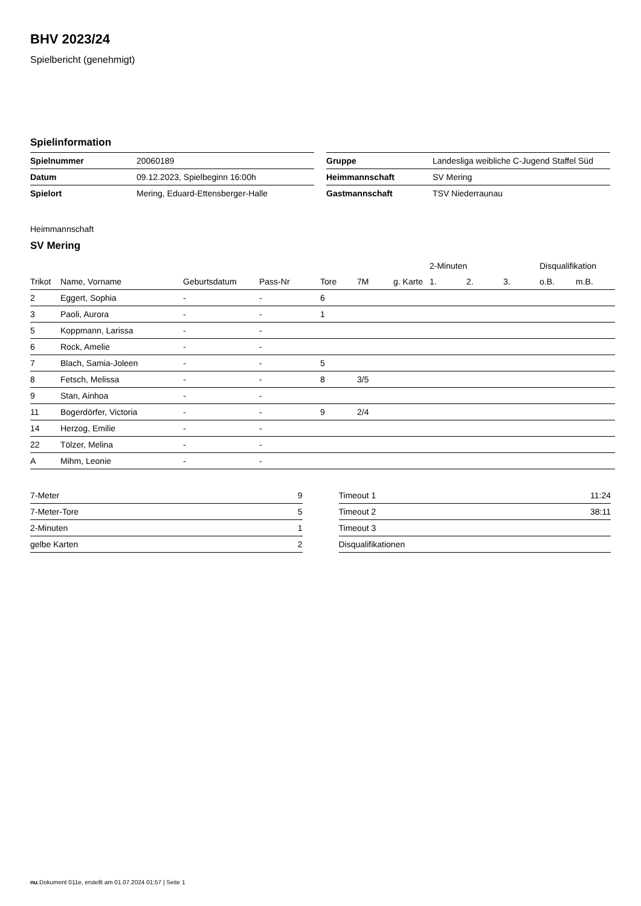BHV 2023/24
Spielbericht (genehmigt)
Spielinformation
| Spielnummer | 20060189 |
| Datum | 09.12.2023, Spielbeginn 16:00h |
| Spielort | Mering, Eduard-Ettensberger-Halle |
| Gruppe | Landesliga weibliche C-Jugend Staffel Süd |
| Heimmannschaft | SV Mering |
| Gastmannschaft | TSV Niederraunau |
Heimmannschaft
SV Mering
| | | | | | | | 2-Minuten | | | Disqualifikation | |
| --- | --- | --- | --- | --- | --- | --- | --- | --- | --- | --- | --- |
| Trikot | Name, Vorname | Geburtsdatum | Pass-Nr | Tore | 7M | g. Karte | 1. | 2. | 3. | o.B. | m.B. |
| 2 | Eggert, Sophia | - | - | 6 | | | | | | | |
| 3 | Paoli, Aurora | - | - | 1 | | | | | | | |
| 5 | Koppmann, Larissa | - | - | | | | | | | | |
| 6 | Rock, Amelie | - | - | | | | | | | | |
| 7 | Blach, Samia-Joleen | - | - | 5 | | | | | | | |
| 8 | Fetsch, Melissa | - | - | 8 | 3/5 | | | | | | |
| 9 | Stan, Ainhoa | - | - | | | | | | | | |
| 11 | Bogerdörfer, Victoria | - | - | 9 | 2/4 | | | | | | |
| 14 | Herzog, Emilie | - | - | | | | | | | | |
| 22 | Tölzer, Melina | - | - | | | | | | | | |
| A | Mihm, Leonie | - | - | | | | | | | | |
| 7-Meter | 9 |
| 7-Meter-Tore | 5 |
| 2-Minuten | 1 |
| gelbe Karten | 2 |
| Timeout 1 | 11:24 |
| Timeout 2 | 38:11 |
| Timeout 3 | |
| Disqualifikationen | |
nu.Dokument 011e, erstellt am 01.07.2024 01:57 | Seite 1